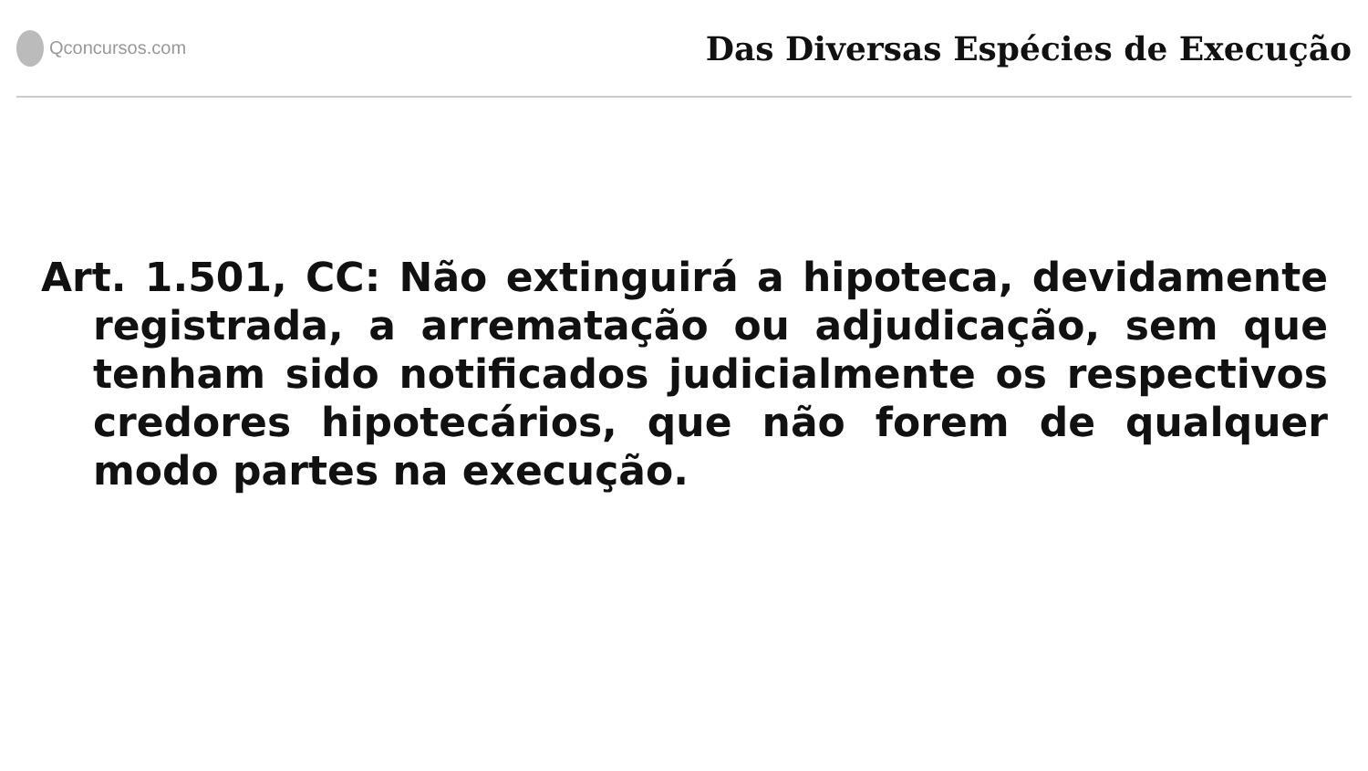Qconcursos.com
Das Diversas Espécies de Execução
Art. 1.501, CC: Não extinguirá a hipoteca, devidamente registrada, a arrematação ou adjudicação, sem que tenham sido notificados judicialmente os respectivos credores hipotecários, que não forem de qualquer modo partes na execução.